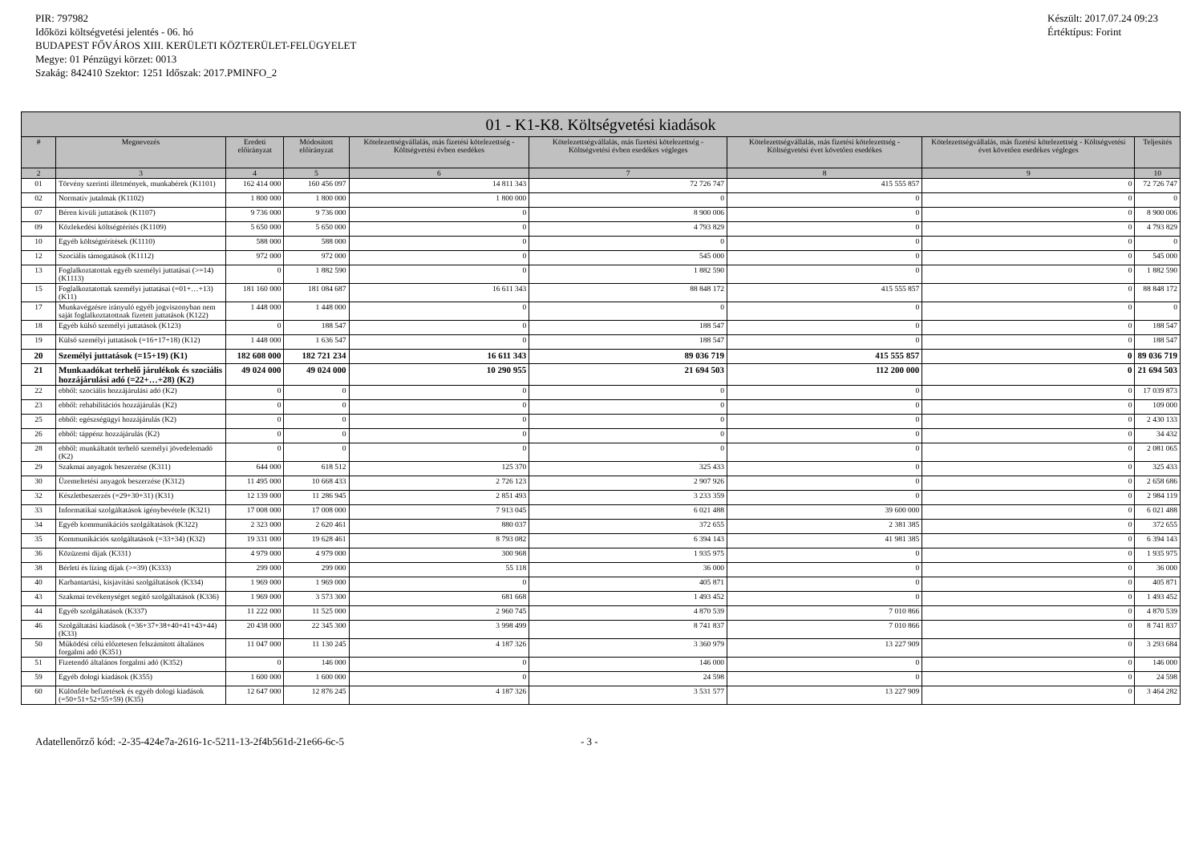PIR: 797982
Időközi költségvetési jelentés - 06. hó
BUDAPEST FŐVÁROS XIII. KERÜLETI KÖZTERÜLET-FELÜGYELET
Megye: 01 Pénzügyi körzet: 0013
Szakág: 842410 Szektor: 1251 Időszak: 2017.PMINFO_2
Készült: 2017.07.24 09:23
Értéktípus: Forint
| 01 - K1-K8. Költségvetési kiadások | | | | | | | | |
| --- | --- | --- | --- | --- | --- | --- | --- | --- |
| # | Megnevezés | Eredeti előirányzat | Módosított előirányzat | Kötelezettségvállalás, más fizetési kötelezettség - Költségvetési évben esedékes | Kötelezettségvállalás, más fizetési kötelezettség - Költségvetési évben esedékes végleges | Kötelezettségvállalás, más fizetési kötelezettség - Költségvetési évet követően esedékes | Kötelezettségvállalás, más fizetési kötelezettség - Költségvetési évet követően esedékes végleges | Teljesítés |
| 2 | 3 | 4 | 5 | 6 | 7 | 8 | 9 | 10 |
| 01 | Törvény szerinti illetmények, munkabérek (K1101) | 162 414 000 | 160 456 097 | 14 811 343 | 72 726 747 | 415 555 857 | 0 | 72 726 747 |
| 02 | Normatív jutalmak (K1102) | 1 800 000 | 1 800 000 | 1 800 000 | 0 | 0 | 0 | 0 |
| 07 | Béren kívüli juttatások (K1107) | 9 736 000 | 9 736 000 | 0 | 8 900 006 | 0 | 0 | 8 900 006 |
| 09 | Közlekedési költségtérítés (K1109) | 5 650 000 | 5 650 000 | 0 | 4 793 829 | 0 | 0 | 4 793 829 |
| 10 | Egyéb költségtérítések (K1110) | 588 000 | 588 000 | 0 | 0 | 0 | 0 | 0 |
| 12 | Szociális támogatások (K1112) | 972 000 | 972 000 | 0 | 545 000 | 0 | 0 | 545 000 |
| 13 | Foglalkoztatottak egyéb személyi juttatásai (>=14) (K1113) | 0 | 1 882 590 | 0 | 1 882 590 | 0 | 0 | 1 882 590 |
| 15 | Foglalkoztatottak személyi juttatásai (=01+…+13) (K11) | 181 160 000 | 181 084 687 | 16 611 343 | 88 848 172 | 415 555 857 | 0 | 88 848 172 |
| 17 | Munkavégzésre irányuló egyéb jogviszonyban nem saját foglalkoztatottnak fizetett juttatások (K122) | 1 448 000 | 1 448 000 | 0 | 0 | 0 | 0 | 0 |
| 18 | Egyéb külső személyi juttatások (K123) | 0 | 188 547 | 0 | 188 547 | 0 | 0 | 188 547 |
| 19 | Külső személyi juttatások (=16+17+18) (K12) | 1 448 000 | 1 636 547 | 0 | 188 547 | 0 | 0 | 188 547 |
| 20 | Személyi juttatások (=15+19) (K1) | 182 608 000 | 182 721 234 | 16 611 343 | 89 036 719 | 415 555 857 | 0 | 89 036 719 |
| 21 | Munkaadókat terhelő járulékok és szociális hozzájárulási adó (=22+…+28) (K2) | 49 024 000 | 49 024 000 | 10 290 955 | 21 694 503 | 112 200 000 | 0 | 21 694 503 |
| 22 | ebből: szociális hozzájárulási adó (K2) | 0 | 0 | 0 | 0 | 0 | 0 | 17 039 873 |
| 23 | ebből: rehabilitációs hozzájárulás (K2) | 0 | 0 | 0 | 0 | 0 | 0 | 109 000 |
| 25 | ebből: egészségügyi hozzájárulás (K2) | 0 | 0 | 0 | 0 | 0 | 0 | 2 430 133 |
| 26 | ebből: táppénz hozzájárulás (K2) | 0 | 0 | 0 | 0 | 0 | 0 | 34 432 |
| 28 | ebből: munkáltatót terhelő személyi jövedelemadó (K2) | 0 | 0 | 0 | 0 | 0 | 0 | 2 081 065 |
| 29 | Szakmai anyagok beszerzése (K311) | 644 000 | 618 512 | 125 370 | 325 433 | 0 | 0 | 325 433 |
| 30 | Üzemeltetési anyagok beszerzése (K312) | 11 495 000 | 10 668 433 | 2 726 123 | 2 907 926 | 0 | 0 | 2 658 686 |
| 32 | Készletbeszerzés (=29+30+31) (K31) | 12 139 000 | 11 286 945 | 2 851 493 | 3 233 359 | 0 | 0 | 2 984 119 |
| 33 | Informatikai szolgáltatások igénybevétele (K321) | 17 008 000 | 17 008 000 | 7 913 045 | 6 021 488 | 39 600 000 | 0 | 6 021 488 |
| 34 | Egyéb kommunikációs szolgáltatások (K322) | 2 323 000 | 2 620 461 | 880 037 | 372 655 | 2 381 385 | 0 | 372 655 |
| 35 | Kommunikációs szolgáltatások (=33+34) (K32) | 19 331 000 | 19 628 461 | 8 793 082 | 6 394 143 | 41 981 385 | 0 | 6 394 143 |
| 36 | Közüzemi díjak (K331) | 4 979 000 | 4 979 000 | 300 968 | 1 935 975 | 0 | 0 | 1 935 975 |
| 38 | Bérleti és lízing díjak (>=39) (K333) | 299 000 | 299 000 | 55 118 | 36 000 | 0 | 0 | 36 000 |
| 40 | Karbantartási, kisjavítási szolgáltatások (K334) | 1 969 000 | 1 969 000 | 0 | 405 871 | 0 | 0 | 405 871 |
| 43 | Szakmai tevékenységet segítő szolgáltatások (K336) | 1 969 000 | 3 573 300 | 681 668 | 1 493 452 | 0 | 0 | 1 493 452 |
| 44 | Egyéb szolgáltatások (K337) | 11 222 000 | 11 525 000 | 2 960 745 | 4 870 539 | 7 010 866 | 0 | 4 870 539 |
| 46 | Szolgáltatási kiadások (=36+37+38+40+41+43+44) (K33) | 20 438 000 | 22 345 300 | 3 998 499 | 8 741 837 | 7 010 866 | 0 | 8 741 837 |
| 50 | Működési célú előzetesen felszámított általános forgalmi adó (K351) | 11 047 000 | 11 130 245 | 4 187 326 | 3 360 979 | 13 227 909 | 0 | 3 293 684 |
| 51 | Fizetendő általános forgalmi adó (K352) | 0 | 146 000 | 0 | 146 000 | 0 | 0 | 146 000 |
| 59 | Egyéb dologi kiadások (K355) | 1 600 000 | 1 600 000 | 0 | 24 598 | 0 | 0 | 24 598 |
| 60 | Különféle befizetések és egyéb dologi kiadások (=50+51+52+55+59) (K35) | 12 647 000 | 12 876 245 | 4 187 326 | 3 531 577 | 13 227 909 | 0 | 3 464 282 |
Adatellenőrző kód: -2-35-424e7a-2616-1c-5211-13-2f4b561d-21e66-6c-5 - 3 -